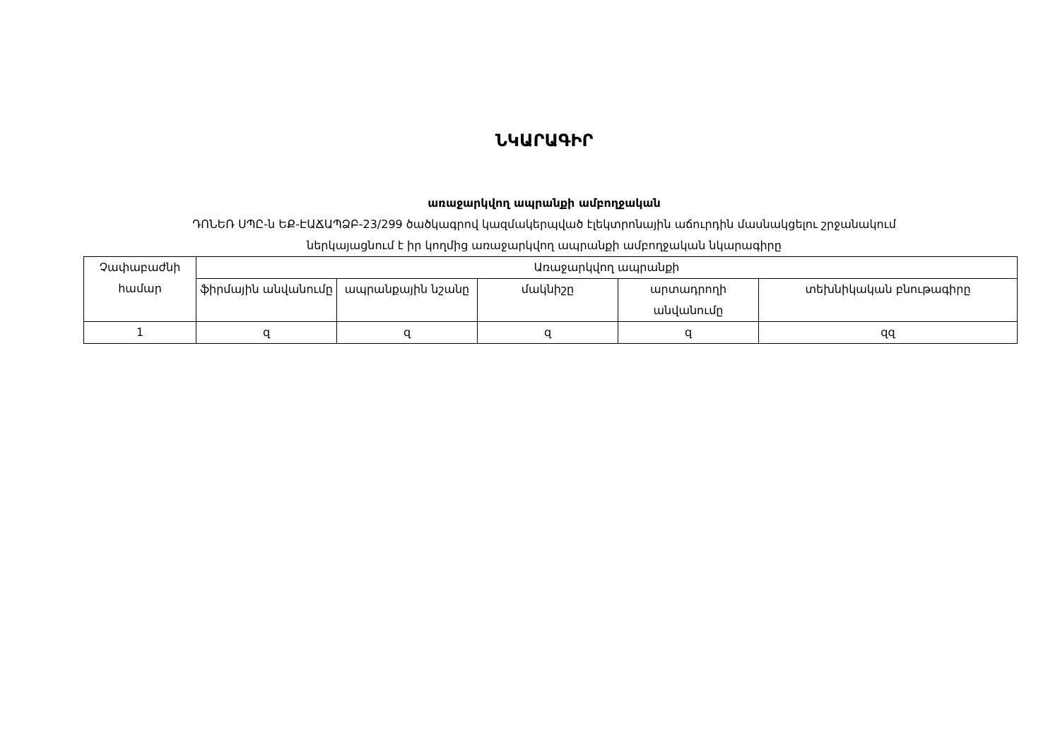ՆԿԱՐԱԳԻՐ
առաջարկվող ապրանքի ամբողջական
ԴՈՆԵՌ ՍՊԸ-ն ԵՔ-ԷԱՃԱՊՁԲ-23/299 ծածկագրով կազմակերպված էլեկտրոնային աճուրդին մասնակցելու շրջանակում
ներկայացնում է իր կողմից առաջարկվող ապրանքի ամբողջական նկարագիրը
| Չափաբաժնի համար | Առաջարկվող ապրանքի | | | | |
| | ֆիրմային անվանումը | ապրանքային նշանը | մակնիշը | արտադրողի անվանումը | տեխնիկական բնութագիրը |
| 1 | զ | զ | զ | զ | զզ |